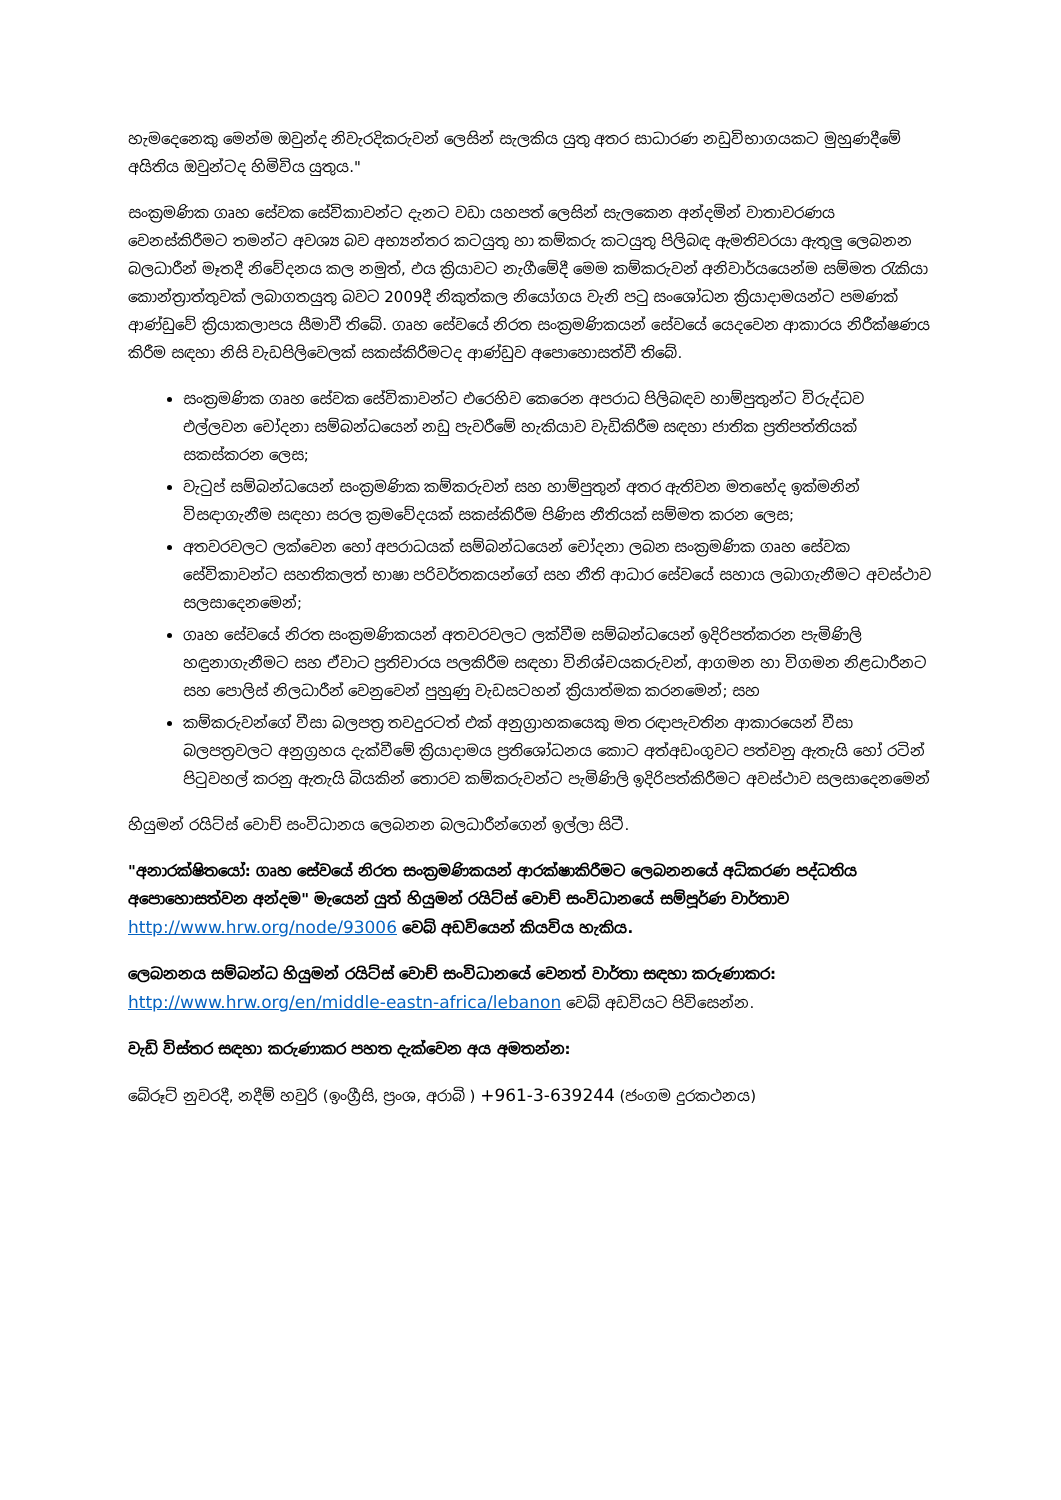හැමදෙනෙකු මෙන්ම ඔවුන්ද නිවැරදිකරුවන් ලෙසින් සැලකිය යුතු අතර සාධාරණ නඩුවිභාගයකට මුහුණදීමේ අයිතිය ඔවුන්ටද හිමිවිය යුතුය."
සංක්‍රමණික ගෘහ සේවක සේවිකාවන්ට දැනට වඩා යහපත් ලෙසින් සැලකෙන අන්දමින් වාතාවරණය වෙනස්කිරීමට තමන්ට අවශ්‍ය බව අභ්‍යන්තර කටයුතු හා කම්කරු කටයුතු පිලිබඳ ඇමතිවරයා ඇතුලු ලෙබනන බලධාරීන් මෑතදී නිවේදනය කල නමුත්, එය ක්‍රියාවට නැගීමේදී මෙම කම්කරුවන් අනිවාර්යයෙන්ම සම්මත රැකියා කොන්ත්‍රාත්තුවක් ලබාගතයුතු බවට 2009දී නිකුත්කල නියෝගය වැනි පටු සංශෝධන ක්‍රියාදාමයන්ට පමණක් ආණ්ඩුවේ ක්‍රියාකලාපය සීමාවී තිබේ. ගෘහ සේවයේ නිරත සංක්‍රමණිකයන් සේවයේ යෙදවෙන ආකාරය නිරීක්ෂණය කිරීම සඳහා නිසි වැඩපිලිවෙලක් සකස්කිරීමටද ආණ්ඩුව අපොහොසත්වී තිබේ.
සංක්‍රමණික ගෘහ සේවක සේවිකාවන්ට එරෙහිව කෙරෙන අපරාධ පිලිබඳව හාම්පුතුන්ට විරුද්ධව එල්ලවන චෝදනා සම්බන්ධයෙන් නඩු පැවරීමේ හැකියාව වැඩිකිරීම සඳහා ජාතික ප්‍රතිපත්තියක් සකස්කරන ලෙස;
වැටුප් සම්බන්ධයෙන් සංක්‍රමණික කම්කරුවන් සහ හාම්පුතුන් අතර ඇතිවන මතභේද ඉක්මනින් විසඳාගැනීම සඳහා සරල ක්‍රමවේදයක් සකස්කිරීම පිණිස නීතියක් සම්මත කරන ලෙස;
අතවරවලට ලක්වෙන හෝ අපරාධයක් සම්බන්ධයෙන් චෝදනා ලබන සංක්‍රමණික ගෘහ සේවක සේවිකාවන්ට සහතිකලත් භාෂා පරිවර්තකයන්ගේ සහ නීති ආධාර සේවයේ සහාය ලබාගැනීමට අවස්ථාව සලසාදෙනමෙන්;
ගෘහ සේවයේ නිරත සංක්‍රමණිකයන් අතවරවලට ලක්වීම සම්බන්ධයෙන් ඉදිරිපත්කරන පැමිණිලි හඳුනාගැනීමට සහ ඒවාට ප්‍රතිචාරය පලකිරීම සඳහා විනිශ්චයකරුවන්, ආගමන හා විගමන නිළධාරීනට සහ පොලිස් නිලධාරීන් වෙනුවෙන් පුහුණු වැඩසටහන් ක්‍රියාත්මක කරනමෙන්; සහ
කම්කරුවන්ගේ වීසා බලපත්‍ර තවදුරටත් එක් අනුග්‍රාහකයෙකු මත රඳාපැවතින ආකාරයෙන් වීසා බලපත්‍රවලට අනුග්‍රහය දැක්වීමේ ක්‍රියාදාමය ප්‍රතිශෝධනය කොට අත්අඩංගුවට පත්වනු ඇතැයි හෝ රටින් පිටුවහල් කරනු ඇතැයි බියකින් තොරව කම්කරුවන්ට පැමිණිලි ඉදිරිපත්කිරීමට අවස්ථාව සලසාදෙනමෙන්
හියුමන් රයිට්ස් වොච් සංවිධානය ලෙබනන බලධාරීන්ගෙන් ඉල්ලා සිටී.
"අනාරක්ෂිතයෝ: ගෘහ සේවයේ නිරත සංක්‍රමණිකයන් ආරක්ෂාකිරීමට ලෙබනනයේ අධිකරණ පද්ධතිය අපොහොසත්වන අන්දම" මැයෙන් යුත් හියුමන් රයිට්ස් වොච් සංවිධානයේ සම්පූර්ණ වාර්තාව http://www.hrw.org/node/93006 වෙබ් අඩවියෙන් කියවිය හැකිය.
ලෙබනනය සම්බන්ධ හියුමන් රයිට්ස් වොච් සංවිධානයේ වෙනත් වාර්තා සඳහා කරුණාකර:
http://www.hrw.org/en/middle-eastn-africa/lebanon වෙබ් අඩවියට පිවිසෙන්න.
වැඩි විස්තර සඳහා කරුණාකර පහත දැක්වෙන අය අමතන්න:
බේරූට් නුවරදී, නදීම් හවුරි (ඉංග්‍රීසි, ප්‍රංශ, අරාබි ) +961-3-639244 (ජංගම දුරකථනය)